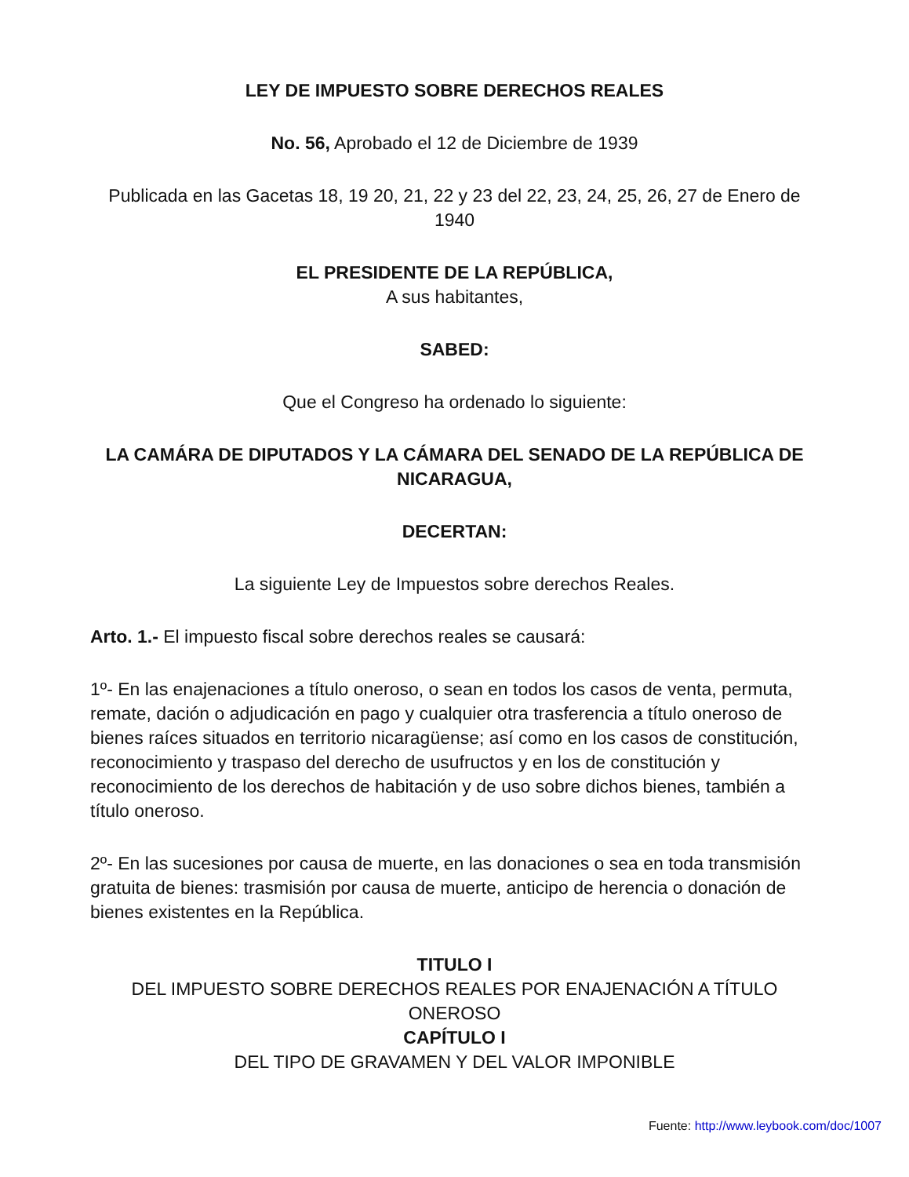LEY DE IMPUESTO SOBRE DERECHOS REALES
No. 56, Aprobado el 12 de Diciembre de 1939
Publicada en las Gacetas 18, 19 20, 21, 22 y 23 del 22, 23, 24, 25, 26, 27 de Enero de 1940
EL PRESIDENTE DE LA REPÚBLICA,
A sus habitantes,
SABED:
Que el Congreso ha ordenado lo siguiente:
LA CAMÁRA DE DIPUTADOS Y LA CÁMARA DEL SENADO DE LA REPÚBLICA DE NICARAGUA,
DECERTAN:
La siguiente Ley de Impuestos sobre derechos Reales.
Arto. 1.- El impuesto fiscal sobre derechos reales se causará:
1º- En las enajenaciones a título oneroso, o sean en todos los casos de venta, permuta, remate, dación o adjudicación en pago y cualquier otra trasferencia a título oneroso de bienes raíces situados en territorio nicaragüense; así como en los casos de constitución, reconocimiento y traspaso del derecho de usufructos y en los de constitución y reconocimiento de los derechos de habitación y de uso sobre dichos bienes, también a título oneroso.
2º- En las sucesiones por causa de muerte, en las donaciones o sea en toda transmisión gratuita de bienes: trasmisión por causa de muerte, anticipo de herencia o donación de bienes existentes en la República.
TITULO I
DEL IMPUESTO SOBRE DERECHOS REALES POR ENAJENACIÓN A TÍTULO ONEROSO
CAPÍTULO I
DEL TIPO DE GRAVAMEN Y DEL VALOR IMPONIBLE
Fuente: http://www.leybook.com/doc/1007